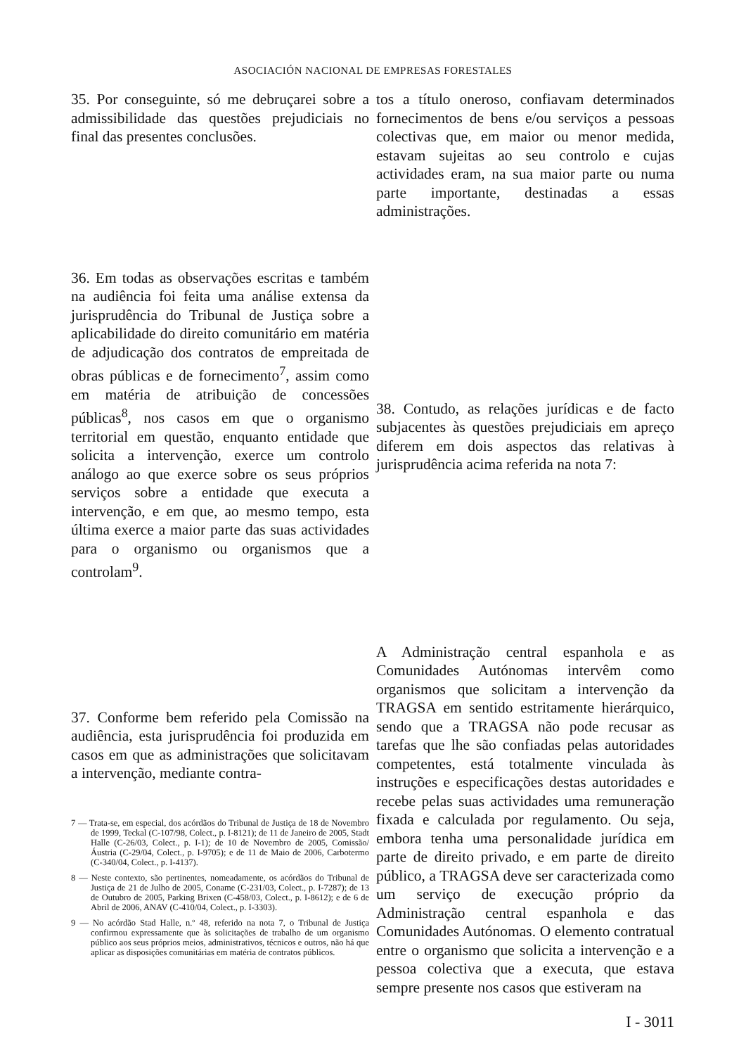ASOCIACIÓN NACIONAL DE EMPRESAS FORESTALES
35. Por conseguinte, só me debruçarei sobre a admissibilidade das questões prejudiciais no final das presentes conclusões.
36. Em todas as observações escritas e também na audiência foi feita uma análise extensa da jurisprudência do Tribunal de Justiça sobre a aplicabilidade do direito comunitário em matéria de adjudicação dos contratos de empreitada de obras públicas e de fornecimento<sup>7</sup>, assim como em matéria de atribuição de concessões públicas<sup>8</sup>, nos casos em que o organismo territorial em questão, enquanto entidade que solicita a intervenção, exerce um controlo análogo ao que exerce sobre os seus próprios serviços sobre a entidade que executa a intervenção, e em que, ao mesmo tempo, esta última exerce a maior parte das suas actividades para o organismo ou organismos que a controlam<sup>9</sup>.
37. Conforme bem referido pela Comissão na audiência, esta jurisprudência foi produzida em casos em que as administrações que solicitavam a intervenção, mediante contra-
7 — Trata-se, em especial, dos acórdãos do Tribunal de Justiça de 18 de Novembro de 1999, Teckal (C-107/98, Colect., p. I-8121); de 11 de Janeiro de 2005, Stadt Halle (C-26/03, Colect., p. I-1); de 10 de Novembro de 2005, Comissão/Áustria (C-29/04, Colect., p. I-9705); e de 11 de Maio de 2006, Carbotermo (C-340/04, Colect., p. I-4137).
8 — Neste contexto, são pertinentes, nomeadamente, os acórdãos do Tribunal de Justiça de 21 de Julho de 2005, Coname (C-231/03, Colect., p. I-7287); de 13 de Outubro de 2005, Parking Brixen (C-458/03, Colect., p. I-8612); e de 6 de Abril de 2006, ANAV (C-410/04, Colect., p. I-3303).
9 — No acórdão Stad Halle, n.º 48, referido na nota 7, o Tribunal de Justiça confirmou expressamente que às solicitações de trabalho de um organismo público aos seus próprios meios, administrativos, técnicos e outros, não há que aplicar as disposições comunitárias em matéria de contratos públicos.
tos a título oneroso, confiavam determinados fornecimentos de bens e/ou serviços a pessoas colectivas que, em maior ou menor medida, estavam sujeitas ao seu controlo e cujas actividades eram, na sua maior parte ou numa parte importante, destinadas a essas administrações.
38. Contudo, as relações jurídicas e de facto subjacentes às questões prejudiciais em apreço diferem em dois aspectos das relativas à jurisprudência acima referida na nota 7:
A Administração central espanhola e as Comunidades Autónomas intervêm como organismos que solicitam a intervenção da TRAGSA em sentido estritamente hierárquico, sendo que a TRAGSA não pode recusar as tarefas que lhe são confiadas pelas autoridades competentes, está totalmente vinculada às instruções e especificações destas autoridades e recebe pelas suas actividades uma remuneração fixada e calculada por regulamento. Ou seja, embora tenha uma personalidade jurídica em parte de direito privado, e em parte de direito público, a TRAGSA deve ser caracterizada como um serviço de execução próprio da Administração central espanhola e das Comunidades Autónomas. O elemento contratual entre o organismo que solicita a intervenção e a pessoa colectiva que a executa, que estava sempre presente nos casos que estiveram na
I - 3011